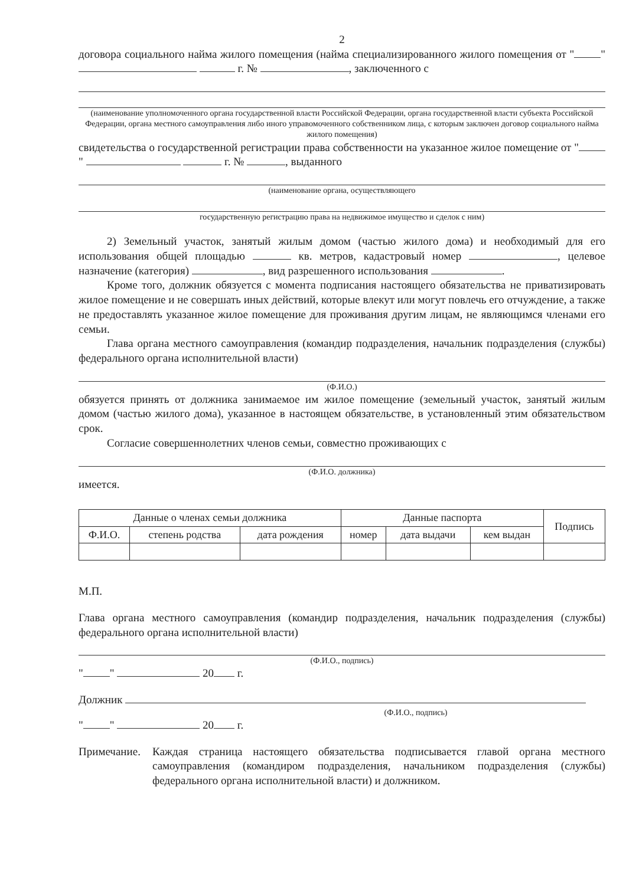2
договора социального найма жилого помещения (найма специализированного жилого помещения от " " г. № , заключенного с
(наименование уполномоченного органа государственной власти Российской Федерации, органа государственной власти субъекта Российской Федерации, органа местного самоуправления либо иного управомоченного собственником лица, с которым заключен договор социального найма жилого помещения)
свидетельства о государственной регистрации права собственности на указанное жилое помещение от " " г. № , выданного
(наименование органа, осуществляющего
государственную регистрацию права на недвижимое имущество и сделок с ним)
2) Земельный участок, занятый жилым домом (частью жилого дома) и необходимый для его использования общей площадью кв. метров, кадастровый номер , целевое назначение (категория) , вид разрешенного использования .
Кроме того, должник обязуется с момента подписания настоящего обязательства не приватизировать жилое помещение и не совершать иных действий, которые влекут или могут повлечь его отчуждение, а также не предоставлять указанное жилое помещение для проживания другим лицам, не являющимся членами его семьи.
Глава органа местного самоуправления (командир подразделения, начальник подразделения (службы) федерального органа исполнительной власти)
(Ф.И.О.)
обязуется принять от должника занимаемое им жилое помещение (земельный участок, занятый жилым домом (частью жилого дома), указанное в настоящем обязательстве, в установленный этим обязательством срок.
Согласие совершеннолетних членов семьи, совместно проживающих с
(Ф.И.О. должника)
имеется.
| Данные о членах семьи должника | | | Данные паспорта | | | Подпись |
| --- | --- | --- | --- | --- | --- | --- |
| Ф.И.О. | степень родства | дата рождения | номер | дата выдачи | кем выдан | |
М.П.
Глава органа местного самоуправления (командир подразделения, начальник подразделения (службы) федерального органа исполнительной власти)
(Ф.И.О., подпись)
" " 20 г.
Должник
(Ф.И.О., подпись)
" " 20 г.
Примечание.
Каждая страница настоящего обязательства подписывается главой органа местного самоуправления (командиром подразделения, начальником подразделения (службы) федерального органа исполнительной власти) и должником.